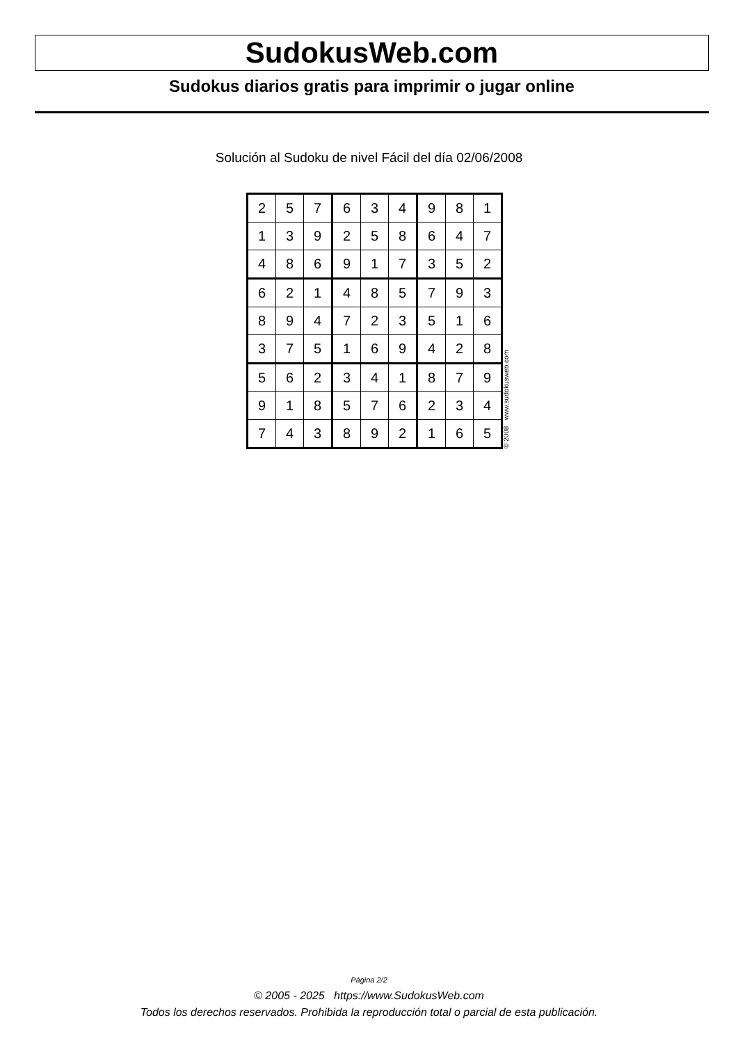SudokusWeb.com
Sudokus diarios gratis para imprimir o jugar online
Solución al Sudoku de nivel Fácil del día 02/06/2008
| 2 | 5 | 7 | 6 | 3 | 4 | 9 | 8 | 1 |
| 1 | 3 | 9 | 2 | 5 | 8 | 6 | 4 | 7 |
| 4 | 8 | 6 | 9 | 1 | 7 | 3 | 5 | 2 |
| 6 | 2 | 1 | 4 | 8 | 5 | 7 | 9 | 3 |
| 8 | 9 | 4 | 7 | 2 | 3 | 5 | 1 | 6 |
| 3 | 7 | 5 | 1 | 6 | 9 | 4 | 2 | 8 |
| 5 | 6 | 2 | 3 | 4 | 1 | 8 | 7 | 9 |
| 9 | 1 | 8 | 5 | 7 | 6 | 2 | 3 | 4 |
| 7 | 4 | 3 | 8 | 9 | 2 | 1 | 6 | 5 |
© 2008 www.sudokusweb.com
Página 2/2
© 2005 - 2025 https://www.SudokusWeb.com
Todos los derechos reservados. Prohibida la reproducción total o parcial de esta publicación.